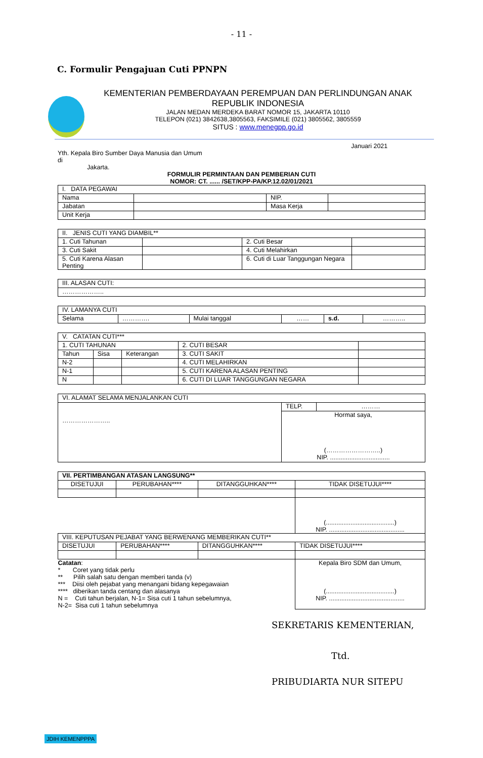- 11 -
C. Formulir Pengajuan Cuti PPNPN
KEMENTERIAN PEMBERDAYAAN PEREMPUAN DAN PERLINDUNGAN ANAK
REPUBLIK INDONESIA
JALAN MEDAN MERDEKA BARAT NOMOR 15, JAKARTA 10110
TELEPON (021) 3842638,3805563, FAKSIMILE (021) 3805562, 3805559
SITUS : www.menegpp.go.id
Januari 2021
Yth. Kepala Biro Sumber Daya Manusia dan Umum
di
Jakarta.
FORMULIR PERMINTAAN DAN PEMBERIAN CUTI
NOMOR: CT. ...... /SET/KPP-PA/KP.12.02/01/2021
| I. DATA PEGAWAI | | | |
| Nama | | NIP. | |
| Jabatan | | Masa Kerja | |
| Unit Kerja | | | |
| II. JENIS CUTI YANG DIAMBIL** | | | |
| 1. Cuti Tahunan | | 2. Cuti Besar | |
| 3. Cuti Sakit | | 4. Cuti Melahirkan | |
| 5. Cuti Karena Alasan Penting | | 6. Cuti di Luar Tanggungan Negara | |
| III. ALASAN CUTI: |
| ……………….. |
| IV. LAMANYA CUTI | | | | | |
| Selama | …………. | Mulai tanggal | …… | s.d. | ……….. |
| V. CATATAN CUTI*** | | | | |
| 1. CUTI TAHUNAN | | | 2. CUTI BESAR | |
| Tahun | Sisa | Keterangan | 3. CUTI SAKIT | |
| N-2 | | | 4. CUTI MELAHIRKAN | |
| N-1 | | | 5. CUTI KARENA ALASAN PENTING | |
| N | | | 6. CUTI DI LUAR TANGGUNGAN NEGARA | |
| VI. ALAMAT SELAMA MENJALANKAN CUTI | | |
| ………………….. | TELP. | ……… |
| | Hormat saya, (……………………..) NIP. .................................. | |
| VII. PERTIMBANGAN ATASAN LANGSUNG** | | | |
| DISETUJUI | PERUBAHAN**** | DITANGGUHKAN**** | TIDAK DISETUJUI**** |
| | | | (.......................................) NIP. ........................................... |
| VIII. KEPUTUSAN PEJABAT YANG BERWENANG MEMBERIKAN CUTI** | | | |
| DISETUJUI | PERUBAHAN**** | DITANGGUHKAN**** | TIDAK DISETUJUI**** |
| Catatan : * Coret yang tidak perlu ** Pilih salah satu dengan memberi tanda (v) *** Diisi oleh pejabat yang menangani bidang kepegawaian **** diberikan tanda centang dan alasanya N = Cuti tahun berjalan, N-1= Sisa cuti 1 tahun sebelumnya, N-2= Sisa cuti 1 tahun sebelumnya | | | Kepala Biro SDM dan Umum, (.......................................) NIP. ........................................... |
SEKRETARIS KEMENTERIAN,
Ttd.
PRIBUDIARTA NUR SITEPU
JDIH KEMENPPPA